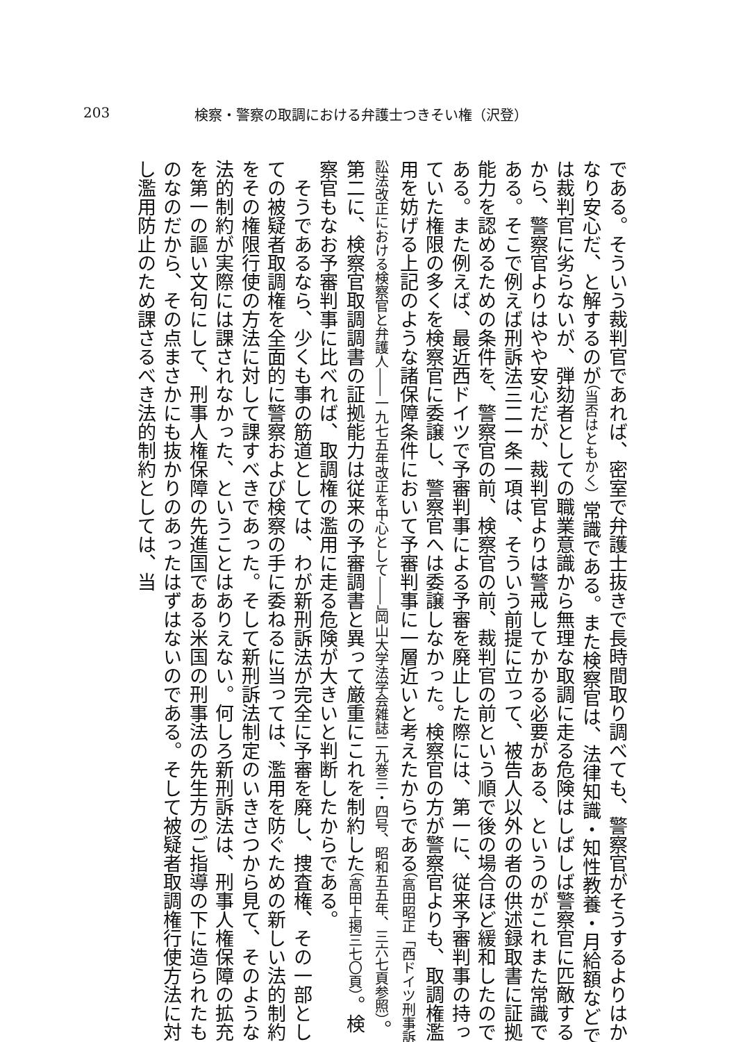203 検察・警察の取調における弁護士つきそい権（沢登）
である。そういう裁判官であれば、密室で弁護士抜きで長時間取り調べても、警察官がそうするよりはかなり安心だ、と解するのが（当否はともかく）常識である。また検察官は、法律知識・知性教養・月給額などでは裁判官に劣らないが、弾劾者としての職業意識から無理な取調に走る危険はしばしば警察官に匹敵するから、警察官よりはやや安心だが、裁判官よりは警戒してかかる必要がある、というのがこれまた常識である。そこで例えば刑訴法三二一条一項は、そういう前提に立って、被告人以外の者の供述録取書に証拠能力を認めるための条件を、警察官の前、検察官の前、裁判官の前という順で後の場合ほど緩和したのである。また例えば、最近西ドイツで予審判事による予審を廃止した際には、第一に、従来予審判事の持っていた権限の多くを検察官に委譲し、警察官へは委譲しなかった。検察官の方が警察官よりも、取調権濫用を妨げる上記のような諸保障条件において予審判事に一層近いと考えたからである（高田昭正「西ドイツ刑事訴訟法改正における検察官と弁護人――一九七五年改正を中心として――」岡山大学法学会雑誌二九巻三・四号、昭和五五年、三六七頁参照）。第二に、検察官取調調書の証拠能力は従来の予審調書と異って厳重にこれを制約した（高田上掲三七〇頁）。検察官もなお予審判事に比べれば、取調権の濫用に走る危険が大きいと判断したからである。
そうであるなら、少くも事の筋道としては、わが新刑訴法が完全に予審を廃し、捜査権、その一部としての被疑者取調権を全面的に警察および検察の手に委ねるに当っては、濫用を防ぐための新しい法的制約をその権限行使の方法に対して課すべきであった。そして新刑訴法制定のいきさつから見て、そのような法的制約が実際には課されなかった、ということはありえない。何しろ新刑訴法は、刑事人権保障の拡充を第一の謳い文句にして、刑事人権保障の先進国である米国の刑事法の先生方のご指導の下に造られたものなのだから、その点まさかにも抜かりのあったはずはないのである。そして被疑者取調権行使方法に対し濫用防止のため課さるべき法的制約としては、当